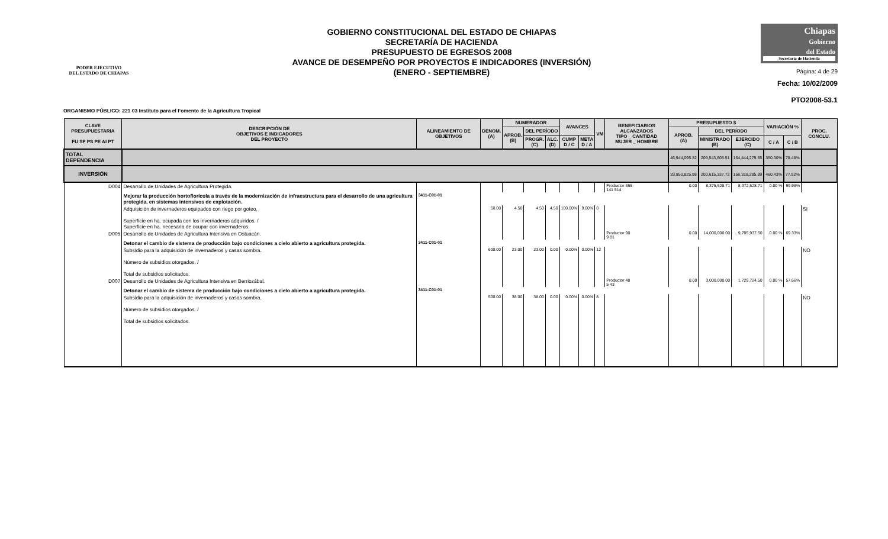PODER EJECUTIVO
DEL ESTADO DE CHIAPAS
GOBIERNO CONSTITUCIONAL DEL ESTADO DE CHIAPAS
SECRETARÍA DE HACIENDA
PRESUPUESTO DE EGRESOS 2008
AVANCE DE DESEMPEÑO POR PROYECTOS E INDICADORES (INVERSIÓN)
(ENERO - SEPTIEMBRE)
Chiapas
Gobierno
del Estado
Secretaría de Hacienda
Página: 4 de 29
Fecha: 10/02/2009
PTO2008-53.1
ORGANISMO PÚBLICO: 221 03 Instituto para el Fomento de la Agricultura Tropical
| CLAVE PRESUPUESTARIA FU SF PS PE AI PT | DESCRIPCIÓN DE OBJETIVOS E INDICADORES DEL PROYECTO | ALINEAMIENTO DE OBJETIVOS | DENOM. (A) | NUMERADOR | | | AVANCES | | VM | BENEFICIARIOS ALCANZADOS TIPO _ CANTIDAD MUJER _ HOMBRE | PRESUPUESTO $ | | | VARIACIÓN % | | PROC. CONCLU. |
| --- | --- | --- | --- | --- | --- | --- | --- | --- | --- | --- | --- | --- | --- | --- | --- | --- |
| | | | | APROB. (B) | DEL PERÍODO | | | | | | APROB. (A) | DEL PERÍODO | | | | |
| | | | | | PROGR. (C) | ALC. (D) | CUMP D / C | META D / A | | | | MINISTRADO (B) | EJERCIDO (C) | C / A | C / B | |
| TOTAL DEPENDENCIA | | | | | | | | | | | 46,944,095.32 | 209,543,605.51 | 164,444,279.65 | 350.30% | 78.48% | |
| INVERSIÓN | | | | | | | | | | | 33,950,825.98 | 200,615,337.72 | 156,318,285.89 | 460.43% | 77.92% | |
| D004 | Desarrollo de Unidades de Agricultura Protegida. | | | | | | | | | Productor 655 141 514 | 0.00 | 8,375,528.71 | 8,372,528.71 | 0.00 % | 99.96% | |
| | Mejorar la producción hortoflorícola a través de la modernización de infraestructura para el desarrollo de una agricultura protegida, en sistemas intensivos de explotación. | 3411-C01-01 | | | | | | | | | | | | | | |
| | Adquisición de invernaderos equipados con riego por goteo. Superficie en ha. ocupada con los invernaderos adquiridos. / Superficie en ha. necesaria de ocupar con invernaderos. | | 50.00 | 4.50 | 4.50 | 4.50 | 100.00% | 9.00% | 0 | | | | | | | SI |
| D005 | Desarrollo de Unidades de Agricultura Intensiva en Ostuacán. | | | | | | | | | Productor 90 9 81 | 0.00 | 14,000,000.00 | 9,705,937.50 | 0.00 % | 69.33% | |
| | Detonar el cambio de sistema de producción bajo condiciones a cielo abierto a agricultura protegida. | 3411-C01-01 | | | | | | | | | | | | | | |
| | Subsidio para la adquisición de invernaderos y casas sombra. Número de subsidios otorgados. / Total de subsidios solicitados. | | 600.00 | 23.00 | 23.00 | 0.00 | 0.00% | 0.00% | 12 | | | | | | | NO |
| D007 | Desarrollo de Unidades de Agricultura Intensiva en Berriozábal. | | | | | | | | | Productor 48 5 43 | 0.00 | 3,000,000.00 | 1,729,724.50 | 0.00 % | 57.66% | |
| | Detonar el cambio de sistema de producción bajo condiciones a cielo abierto a agricultura protegida. | 3411-C01-01 | | | | | | | | | | | | | | |
| | Subsidio para la adquisición de invernaderos y casas sombra. Número de subsidios otorgados. / Total de subsidios solicitados. | | 500.00 | 38.00 | 38.00 | 0.00 | 0.00% | 0.00% | 8 | | | | | | | NO |